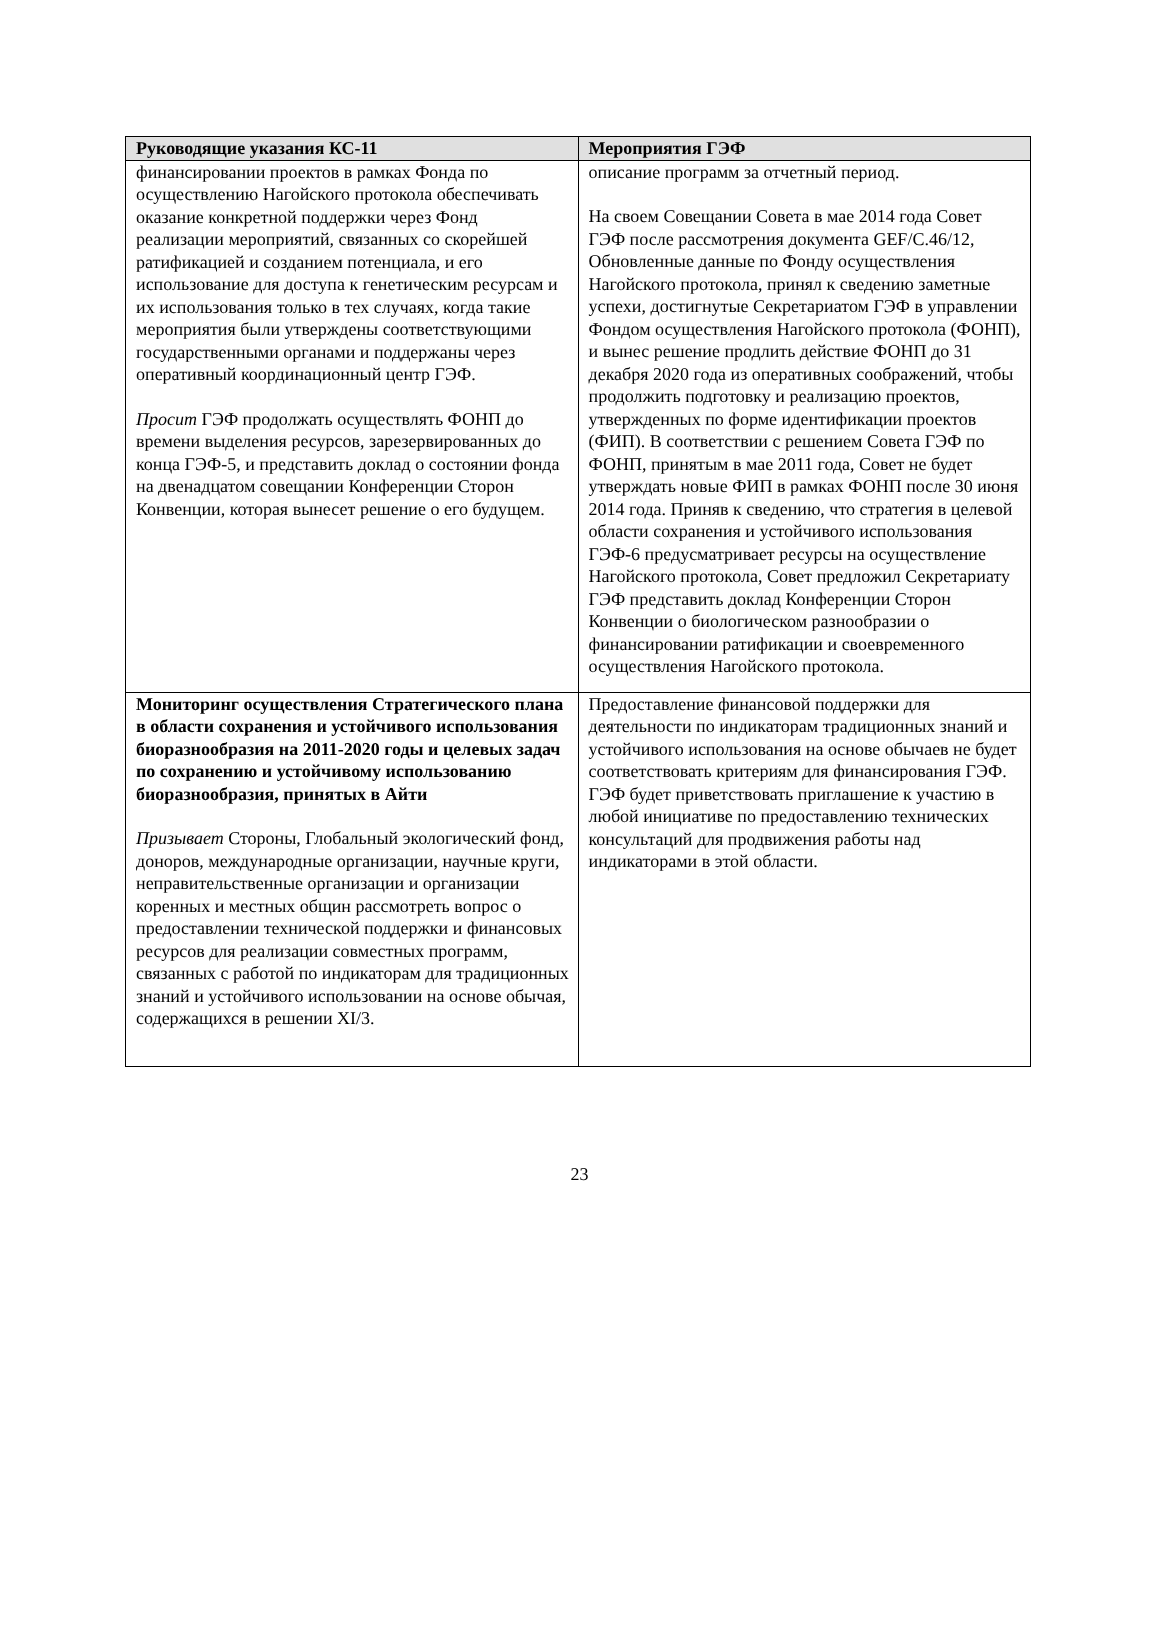| Руководящие указания КС-11 | Мероприятия ГЭФ |
| --- | --- |
| финансировании проектов в рамках Фонда по осуществлению Нагойского протокола обеспечивать оказание конкретной поддержки через Фонд реализации мероприятий, связанных со скорейшей ратификацией и созданием потенциала, и его использование для доступа к генетическим ресурсам и их использования только в тех случаях, когда такие мероприятия были утверждены соответствующими государственными органами и поддержаны через оперативный координационный центр ГЭФ. Просит ГЭФ продолжать осуществлять ФОНП до времени выделения ресурсов, зарезервированных до конца ГЭФ-5, и представить доклад о состоянии фонда на двенадцатом совещании Конференции Сторон Конвенции, которая вынесет решение о его будущем. | описание программ за отчетный период. На своем Совещании Совета в мае 2014 года Совет ГЭФ после рассмотрения документа GEF/C.46/12, Обновленные данные по Фонду осуществления Нагойского протокола, принял к сведению заметные успехи, достигнутые Секретариатом ГЭФ в управлении Фондом осуществления Нагойского протокола (ФОНП), и вынес решение продлить действие ФОНП до 31 декабря 2020 года из оперативных соображений, чтобы продолжить подготовку и реализацию проектов, утвержденных по форме идентификации проектов (ФИП). В соответствии с решением Совета ГЭФ по ФОНП, принятым в мае 2011 года, Совет не будет утверждать новые ФИП в рамках ФОНП после 30 июня 2014 года. Приняв к сведению, что стратегия в целевой области сохранения и устойчивого использования ГЭФ-6 предусматривает ресурсы на осуществление Нагойского протокола, Совет предложил Секретариату ГЭФ представить доклад Конференции Сторон Конвенции о биологическом разнообразии о финансировании ратификации и своевременного осуществления Нагойского протокола. |
| Мониторинг осуществления Стратегического плана в области сохранения и устойчивого использования биоразнообразия на 2011-2020 годы и целевых задач по сохранению и устойчивому использованию биоразнообразия, принятых в Айти Призывает Стороны, Глобальный экологический фонд, доноров, международные организации, научные круги, неправительственные организации и организации коренных и местных общин рассмотреть вопрос о предоставлении технической поддержки и финансовых ресурсов для реализации совместных программ, связанных с работой по индикаторам для традиционных знаний и устойчивого использовании на основе обычая, содержащихся в решении XI/3. | Предоставление финансовой поддержки для деятельности по индикаторам традиционных знаний и устойчивого использования на основе обычаев не будет соответствовать критериям для финансирования ГЭФ. ГЭФ будет приветствовать приглашение к участию в любой инициативе по предоставлению технических консультаций для продвижения работы над индикаторами в этой области. |
23